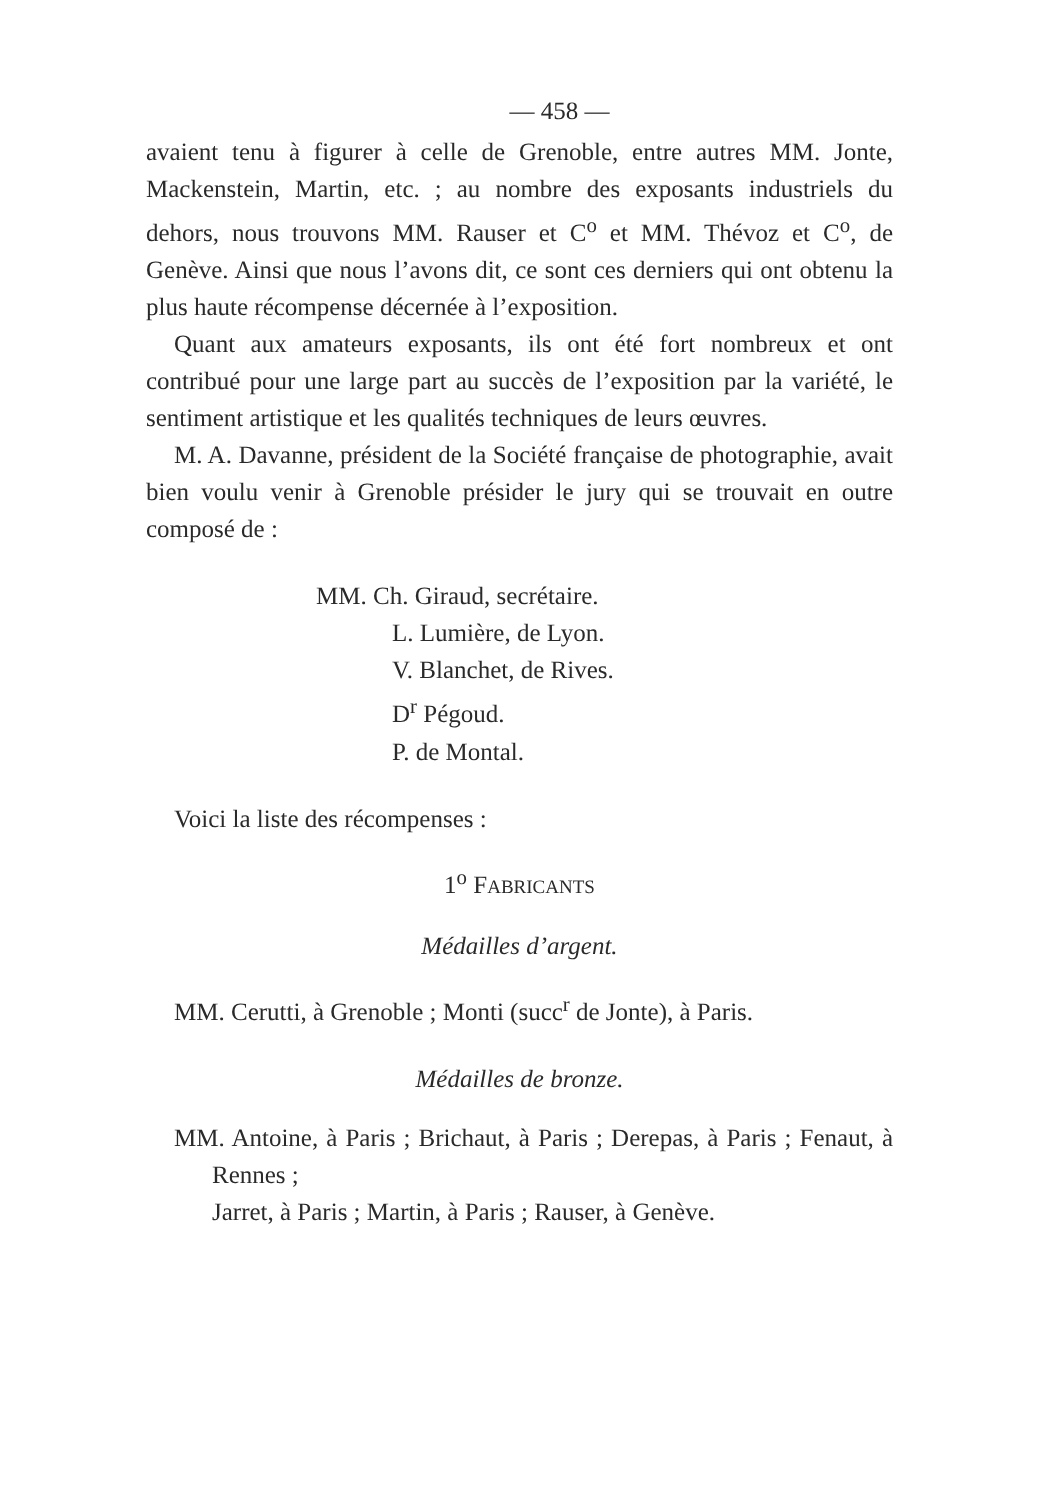— 458 —
avaient tenu à figurer à celle de Grenoble, entre autres MM. Jonte, Mackenstein, Martin, etc. ; au nombre des exposants industriels du dehors, nous trouvons MM. Rauser et C<sup>o</sup> et MM. Thévoz et C<sup>o</sup>, de Genève. Ainsi que nous l’avons dit, ce sont ces derniers qui ont obtenu la plus haute récompense décernée à l’exposition.
Quant aux amateurs exposants, ils ont été fort nombreux et ont contribué pour une large part au succès de l’exposition par la variété, le sentiment artistique et les qualités techniques de leurs œuvres.
M. A. Davanne, président de la Société française de photographie, avait bien voulu venir à Grenoble présider le jury qui se trouvait en outre composé de :
MM. Ch. Giraud, secrétaire.
L. Lumière, de Lyon.
V. Blanchet, de Rives.
D<sup>r</sup> Pégoud.
P. de Montal.
Voici la liste des récompenses :
1<sup>o</sup> FABRICANTS
Médailles d’argent.
MM. Cerutti, à Grenoble ; Monti (succ<sup>r</sup> de Jonte), à Paris.
Médailles de bronze.
MM. Antoine, à Paris ; Brichaut, à Paris ; Derepas, à Paris ; Fenaut, à Rennes ;
Jarret, à Paris ; Martin, à Paris ; Rauser, à Genève.